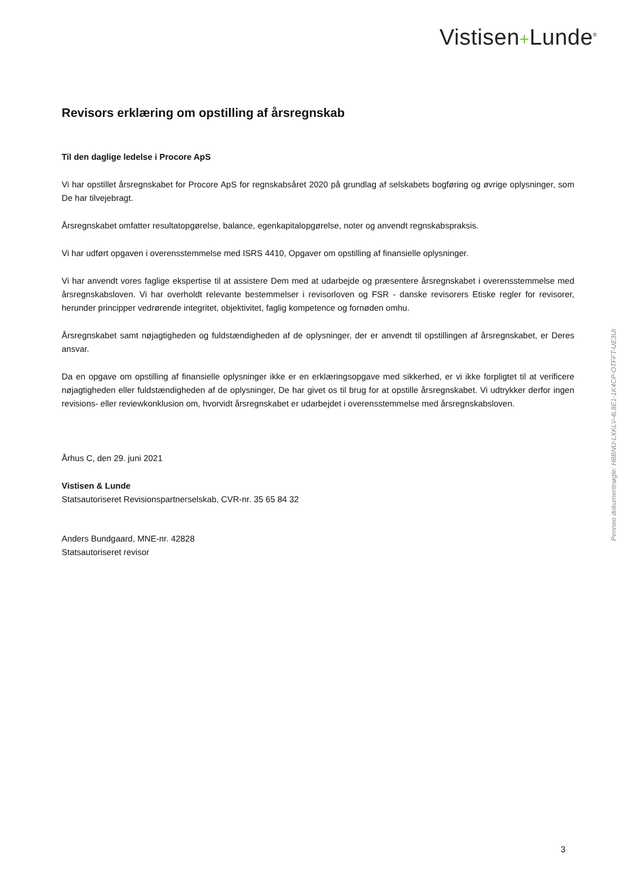Vistisen+Lunde<sup>®</sup>
Revisors erklæring om opstilling af årsregnskab
Til den daglige ledelse i Procore ApS
Vi har opstillet årsregnskabet for Procore ApS for regnskabsåret 2020 på grundlag af selskabets bogføring og øvrige oplysninger, som De har tilvejebragt.
Årsregnskabet omfatter resultatopgørelse, balance, egenkapitalopgørelse, noter og anvendt regnskabspraksis.
Vi har udført opgaven i overensstemmelse med ISRS 4410, Opgaver om opstilling af finansielle oplysninger.
Vi har anvendt vores faglige ekspertise til at assistere Dem med at udarbejde og præsentere årsregnskabet i overensstemmelse med årsregnskabsloven. Vi har overholdt relevante bestemmelser i revisorloven og FSR - danske revisorers Etiske regler for revisorer, herunder principper vedrørende integritet, objektivitet, faglig kompetence og fornøden omhu.
Årsregnskabet samt nøjagtigheden og fuldstændigheden af de oplysninger, der er anvendt til opstillingen af årsregnskabet, er Deres ansvar.
Da en opgave om opstilling af finansielle oplysninger ikke er en erklæringsopgave med sikkerhed, er vi ikke forpligtet til at verificere nøjagtigheden eller fuldstændigheden af de oplysninger, De har givet os til brug for at opstille årsregnskabet. Vi udtrykker derfor ingen revisions- eller reviewkonklusion om, hvorvidt årsregnskabet er udarbejdet i overensstemmelse med årsregnskabsloven.
Århus C, den 29. juni 2021
Vistisen & Lunde
Statsautoriseret Revisionspartnerselskab, CVR-nr. 35 65 84 32
Anders Bundgaard, MNE-nr. 42828
Statsautoriseret revisor
Penneo dokumentnøgle: H8BNU-LXKLV-4L8E1-1K4CP-OTFFT-UE3UI
3